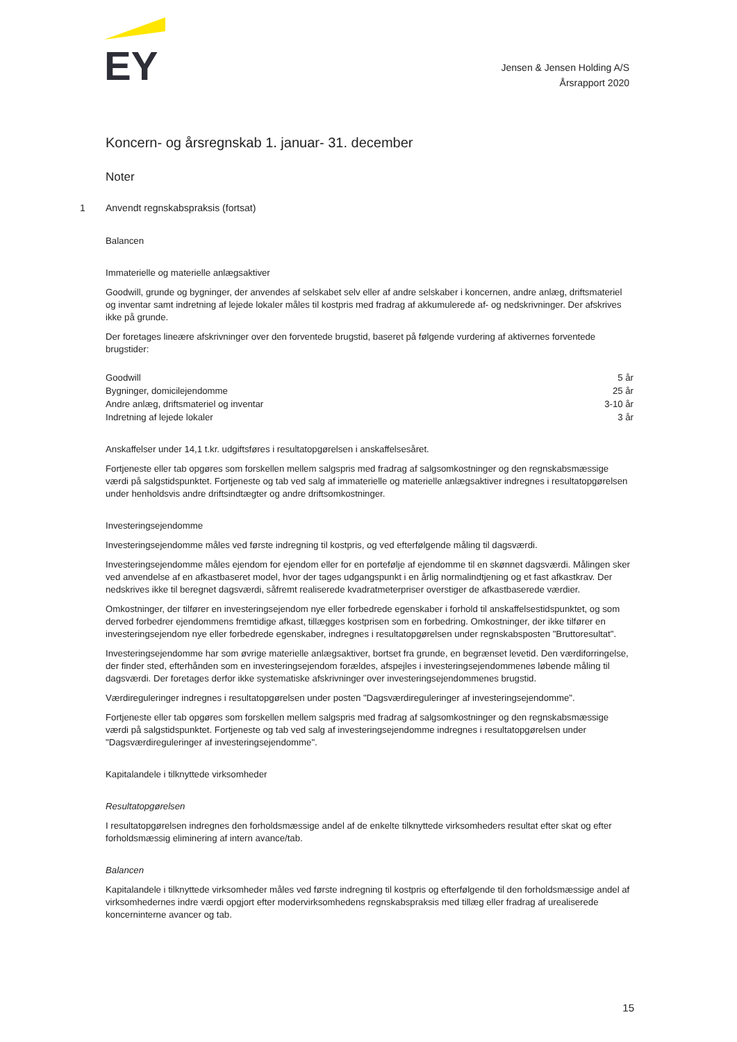EY
Jensen & Jensen Holding A/S
Årsrapport 2020
Koncern- og årsregnskab 1. januar- 31. december
Noter
1 Anvendt regnskabspraksis (fortsat)
Balancen
Immaterielle og materielle anlægsaktiver
Goodwill, grunde og bygninger, der anvendes af selskabet selv eller af andre selskaber i koncernen, andre anlæg, driftsmateriel og inventar samt indretning af lejede lokaler måles til kostpris med fradrag af akkumulerede af- og nedskrivninger. Der afskrives ikke på grunde.
Der foretages lineære afskrivninger over den forventede brugstid, baseret på følgende vurdering af aktivernes forventede brugstider:
| Goodwill | 5 år |
| Bygninger, domicilejendomme | 25 år |
| Andre anlæg, driftsmateriel og inventar | 3-10 år |
| Indretning af lejede lokaler | 3 år |
Anskaffelser under 14,1 t.kr. udgiftsføres i resultatopgørelsen i anskaffelsesåret.
Fortjeneste eller tab opgøres som forskellen mellem salgspris med fradrag af salgsomkostninger og den regnskabsmæssige værdi på salgstidspunktet. Fortjeneste og tab ved salg af immaterielle og materielle anlægsaktiver indregnes i resultatopgørelsen under henholdsvis andre driftsindtægter og andre driftsomkostninger.
Investeringsejendomme
Investeringsejendomme måles ved første indregning til kostpris, og ved efterfølgende måling til dagsværdi.
Investeringsejendomme måles ejendom for ejendom eller for en portefølje af ejendomme til en skønnet dagsværdi. Målingen sker ved anvendelse af en afkastbaseret model, hvor der tages udgangspunkt i en årlig normalindtjening og et fast afkastkrav. Der nedskrives ikke til beregnet dagsværdi, såfremt realiserede kvadratmeterpriser overstiger de afkastbaserede værdier.
Omkostninger, der tilfører en investeringsejendom nye eller forbedrede egenskaber i forhold til anskaffelsestidspunktet, og som derved forbedrer ejendommens fremtidige afkast, tillægges kostprisen som en forbedring. Omkostninger, der ikke tilfører en investeringsejendom nye eller forbedrede egenskaber, indregnes i resultatopgørelsen under regnskabsposten "Bruttoresultat".
Investeringsejendomme har som øvrige materielle anlægsaktiver, bortset fra grunde, en begrænset levetid. Den værdiforringelse, der finder sted, efterhånden som en investeringsejendom forældes, afspejles i investeringsejendommenes løbende måling til dagsværdi. Der foretages derfor ikke systematiske afskrivninger over investeringsejendommenes brugstid.
Værdireguleringer indregnes i resultatopgørelsen under posten "Dagsværdireguleringer af investeringsejendomme".
Fortjeneste eller tab opgøres som forskellen mellem salgspris med fradrag af salgsomkostninger og den regnskabsmæssige værdi på salgstidspunktet. Fortjeneste og tab ved salg af investeringsejendomme indregnes i resultatopgørelsen under "Dagsværdireguleringer af investeringsejendomme".
Kapitalandele i tilknyttede virksomheder
Resultatopgørelsen
I resultatopgørelsen indregnes den forholdsmæssige andel af de enkelte tilknyttede virksomheders resultat efter skat og efter forholdsmæssig eliminering af intern avance/tab.
Balancen
Kapitalandele i tilknyttede virksomheder måles ved første indregning til kostpris og efterfølgende til den forholdsmæssige andel af virksomhedernes indre værdi opgjort efter modervirksomhedens regnskabspraksis med tillæg eller fradrag af urealiserede koncerninterne avancer og tab.
15